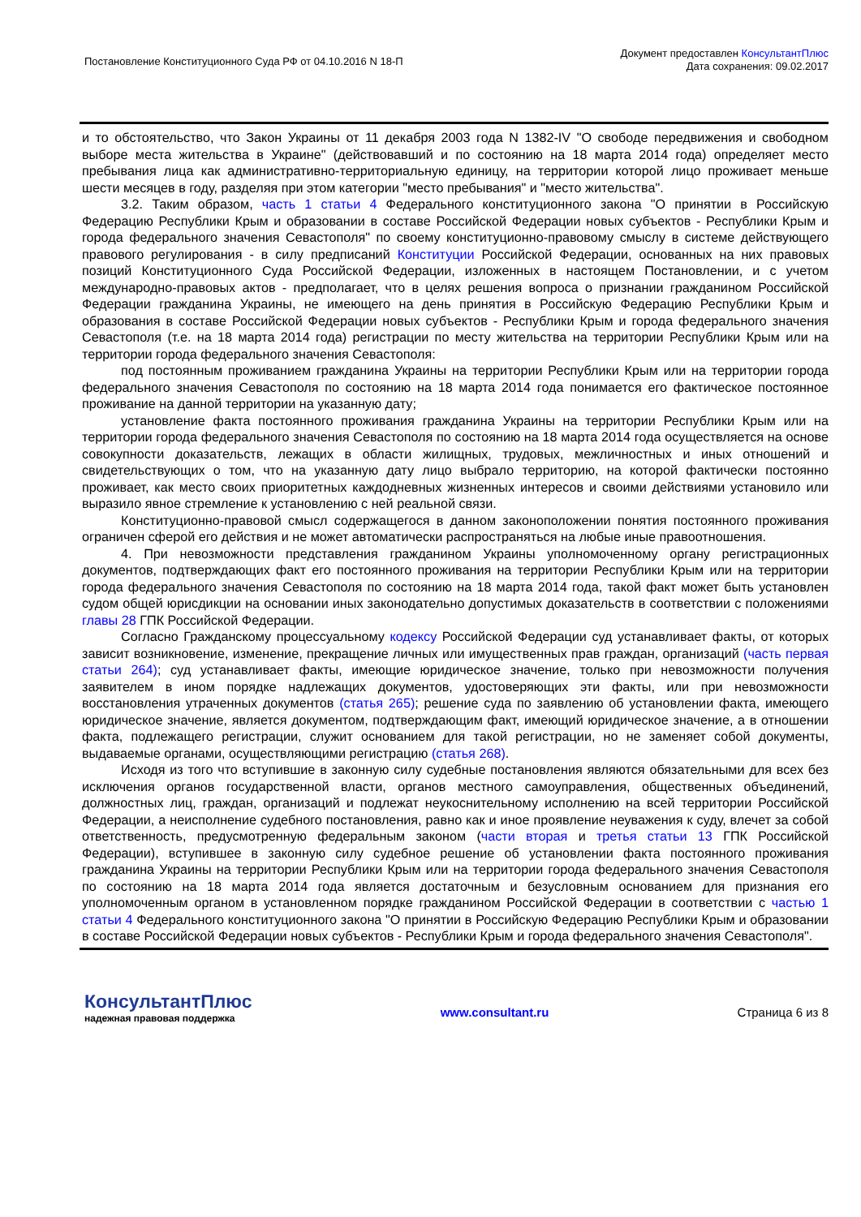Постановление Конституционного Суда РФ от 04.10.2016 N 18-П
Документ предоставлен КонсультантПлюс
Дата сохранения: 09.02.2017
и то обстоятельство, что Закон Украины от 11 декабря 2003 года N 1382-IV "О свободе передвижения и свободном выборе места жительства в Украине" (действовавший и по состоянию на 18 марта 2014 года) определяет место пребывания лица как административно-территориальную единицу, на территории которой лицо проживает меньше шести месяцев в году, разделяя при этом категории "место пребывания" и "место жительства".
3.2. Таким образом, часть 1 статьи 4 Федерального конституционного закона "О принятии в Российскую Федерацию Республики Крым и образовании в составе Российской Федерации новых субъектов - Республики Крым и города федерального значения Севастополя" по своему конституционно-правовому смыслу в системе действующего правового регулирования - в силу предписаний Конституции Российской Федерации, основанных на них правовых позиций Конституционного Суда Российской Федерации, изложенных в настоящем Постановлении, и с учетом международно-правовых актов - предполагает, что в целях решения вопроса о признании гражданином Российской Федерации гражданина Украины, не имеющего на день принятия в Российскую Федерацию Республики Крым и образования в составе Российской Федерации новых субъектов - Республики Крым и города федерального значения Севастополя (т.е. на 18 марта 2014 года) регистрации по месту жительства на территории Республики Крым или на территории города федерального значения Севастополя:
под постоянным проживанием гражданина Украины на территории Республики Крым или на территории города федерального значения Севастополя по состоянию на 18 марта 2014 года понимается его фактическое постоянное проживание на данной территории на указанную дату;
установление факта постоянного проживания гражданина Украины на территории Республики Крым или на территории города федерального значения Севастополя по состоянию на 18 марта 2014 года осуществляется на основе совокупности доказательств, лежащих в области жилищных, трудовых, межличностных и иных отношений и свидетельствующих о том, что на указанную дату лицо выбрало территорию, на которой фактически постоянно проживает, как место своих приоритетных каждодневных жизненных интересов и своими действиями установило или выразило явное стремление к установлению с ней реальной связи.
Конституционно-правовой смысл содержащегося в данном законоположении понятия постоянного проживания ограничен сферой его действия и не может автоматически распространяться на любые иные правоотношения.
4. При невозможности представления гражданином Украины уполномоченному органу регистрационных документов, подтверждающих факт его постоянного проживания на территории Республики Крым или на территории города федерального значения Севастополя по состоянию на 18 марта 2014 года, такой факт может быть установлен судом общей юрисдикции на основании иных законодательно допустимых доказательств в соответствии с положениями главы 28 ГПК Российской Федерации.
Согласно Гражданскому процессуальному кодексу Российской Федерации суд устанавливает факты, от которых зависит возникновение, изменение, прекращение личных или имущественных прав граждан, организаций (часть первая статьи 264); суд устанавливает факты, имеющие юридическое значение, только при невозможности получения заявителем в ином порядке надлежащих документов, удостоверяющих эти факты, или при невозможности восстановления утраченных документов (статья 265); решение суда по заявлению об установлении факта, имеющего юридическое значение, является документом, подтверждающим факт, имеющий юридическое значение, а в отношении факта, подлежащего регистрации, служит основанием для такой регистрации, но не заменяет собой документы, выдаваемые органами, осуществляющими регистрацию (статья 268).
Исходя из того что вступившие в законную силу судебные постановления являются обязательными для всех без исключения органов государственной власти, органов местного самоуправления, общественных объединений, должностных лиц, граждан, организаций и подлежат неукоснительному исполнению на всей территории Российской Федерации, а неисполнение судебного постановления, равно как и иное проявление неуважения к суду, влечет за собой ответственность, предусмотренную федеральным законом (части вторая и третья статьи 13 ГПК Российской Федерации), вступившее в законную силу судебное решение об установлении факта постоянного проживания гражданина Украины на территории Республики Крым или на территории города федерального значения Севастополя по состоянию на 18 марта 2014 года является достаточным и безусловным основанием для признания его уполномоченным органом в установленном порядке гражданином Российской Федерации в соответствии с частью 1 статьи 4 Федерального конституционного закона "О принятии в Российскую Федерацию Республики Крым и образовании в составе Российской Федерации новых субъектов - Республики Крым и города федерального значения Севастополя".
КонсультантПлюс
надежная правовая поддержка
www.consultant.ru Страница 6 из 8